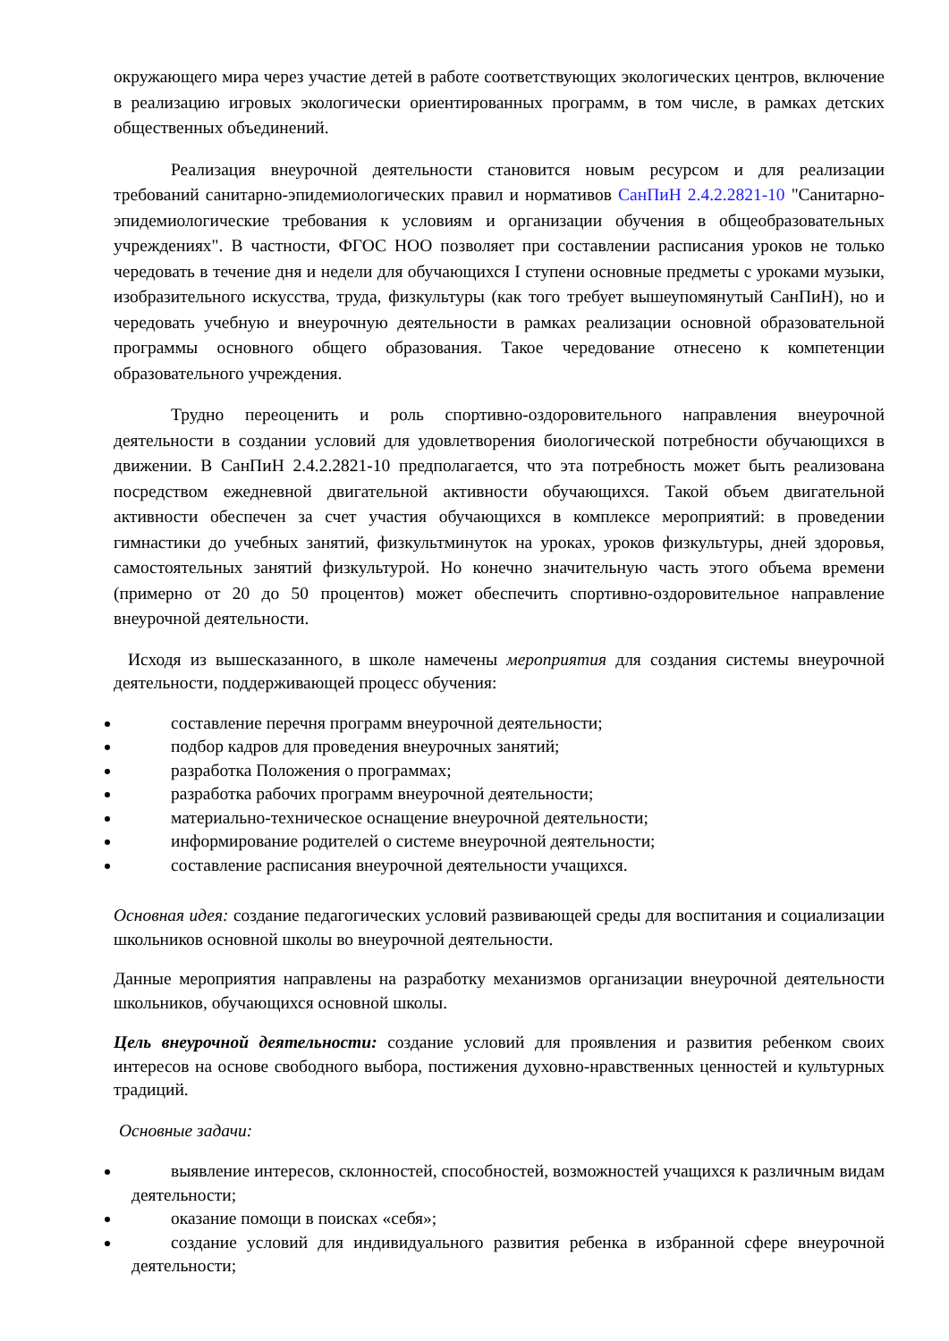окружающего мира через участие детей в работе соответствующих экологических центров, включение в реализацию игровых экологически ориентированных программ, в том числе, в рамках детских общественных объединений.
Реализация внеурочной деятельности становится новым ресурсом и для реализации требований санитарно-эпидемиологических правил и нормативов СанПиН 2.4.2.2821-10 "Санитарно-эпидемиологические требования к условиям и организации обучения в общеобразовательных учреждениях". В частности, ФГОС НОО позволяет при составлении расписания уроков не только чередовать в течение дня и недели для обучающихся I ступени основные предметы с уроками музыки, изобразительного искусства, труда, физкультуры (как того требует вышеупомянутый СанПиН), но и чередовать учебную и внеурочную деятельности в рамках реализации основной образовательной программы основного общего образования. Такое чередование отнесено к компетенции образовательного учреждения.
Трудно переоценить и роль спортивно-оздоровительного направления внеурочной деятельности в создании условий для удовлетворения биологической потребности обучающихся в движении. В СанПиН 2.4.2.2821-10 предполагается, что эта потребность может быть реализована посредством ежедневной двигательной активности обучающихся. Такой объем двигательной активности обеспечен за счет участия обучающихся в комплексе мероприятий: в проведении гимнастики до учебных занятий, физкультминуток на уроках, уроков физкультуры, дней здоровья, самостоятельных занятий физкультурой. Но конечно значительную часть этого объема времени (примерно от 20 до 50 процентов) может обеспечить спортивно-оздоровительное направление внеурочной деятельности.
Исходя из вышесказанного, в школе намечены мероприятия для создания системы внеурочной деятельности, поддерживающей процесс обучения:
составление перечня программ внеурочной деятельности;
подбор кадров для проведения внеурочных занятий;
разработка Положения о программах;
разработка рабочих программ внеурочной деятельности;
материально-техническое оснащение внеурочной деятельности;
информирование родителей о системе внеурочной деятельности;
составление расписания внеурочной деятельности учащихся.
Основная идея: создание педагогических условий развивающей среды для воспитания и социализации школьников основной школы во внеурочной деятельности.
Данные мероприятия направлены на разработку механизмов организации внеурочной деятельности школьников, обучающихся основной школы.
Цель внеурочной деятельности: создание условий для проявления и развития ребенком своих интересов на основе свободного выбора, постижения духовно-нравственных ценностей и культурных традиций.
Основные задачи:
выявление интересов, склонностей, способностей, возможностей учащихся к различным видам деятельности;
оказание помощи в поисках «себя»;
создание условий для индивидуального развития ребенка в избранной сфере внеурочной деятельности;